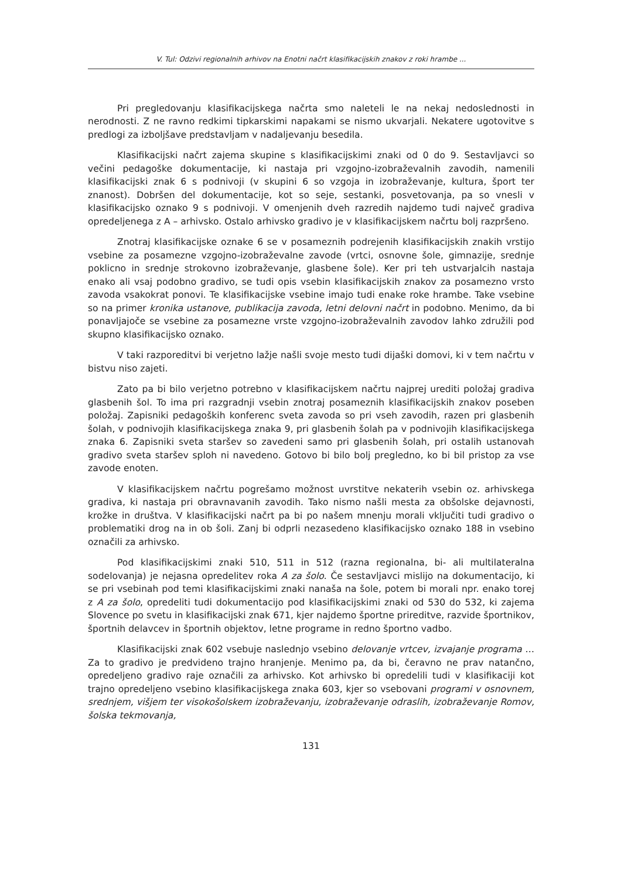V. Tul: Odzivi regionalnih arhivov na Enotni načrt klasifikacijskih znakov z roki hrambe ...
Pri pregledovanju klasifikacijskega načrta smo naleteli le na nekaj nedoslednosti in nerodnosti. Z ne ravno redkimi tipkarskimi napakami se nismo ukvarjali. Nekatere ugotovitve s predlogi za izboljšave predstavljam v nadaljevanju besedila.
Klasifikacijski načrt zajema skupine s klasifikacijskimi znaki od 0 do 9. Sestavljavci so večini pedagoške dokumentacije, ki nastaja pri vzgojno-izobraževalnih zavodih, namenili klasifikacijski znak 6 s podnivoji (v skupini 6 so vzgoja in izobraževanje, kultura, šport ter znanost). Dobršen del dokumentacije, kot so seje, sestanki, posvetovanja, pa so vnesli v klasifikacijsko oznako 9 s podnivoji. V omenjenih dveh razredih najdemo tudi največ gradiva opredeljenega z A – arhivsko. Ostalo arhivsko gradivo je v klasifikacijskem načrtu bolj razpršeno.
Znotraj klasifikacijske oznake 6 se v posameznih podrejenih klasifikacijskih znakih vrstijo vsebine za posamezne vzgojno-izobraževalne zavode (vrtci, osnovne šole, gimnazije, srednje poklicno in srednje strokovno izobraževanje, glasbene šole). Ker pri teh ustvarjalcih nastaja enako ali vsaj podobno gradivo, se tudi opis vsebin klasifikacijskih znakov za posamezno vrsto zavoda vsakokrat ponovi. Te klasifikacijske vsebine imajo tudi enake roke hrambe. Take vsebine so na primer kronika ustanove, publikacija zavoda, letni delovni načrt in podobno. Menimo, da bi ponavljajoče se vsebine za posamezne vrste vzgojno-izobraževalnih zavodov lahko združili pod skupno klasifikacijsko oznako.
V taki razporeditvi bi verjetno lažje našli svoje mesto tudi dijaški domovi, ki v tem načrtu v bistvu niso zajeti.
Zato pa bi bilo verjetno potrebno v klasifikacijskem načrtu najprej urediti položaj gradiva glasbenih šol. To ima pri razgradnji vsebin znotraj posameznih klasifikacijskih znakov poseben položaj. Zapisniki pedagoških konferenc sveta zavoda so pri vseh zavodih, razen pri glasbenih šolah, v podnivojih klasifikacijskega znaka 9, pri glasbenih šolah pa v podnivojih klasifikacijskega znaka 6. Zapisniki sveta staršev so zavedeni samo pri glasbenih šolah, pri ostalih ustanovah gradivo sveta staršev sploh ni navedeno. Gotovo bi bilo bolj pregledno, ko bi bil pristop za vse zavode enoten.
V klasifikacijskem načrtu pogrešamo možnost uvrstitve nekaterih vsebin oz. arhivskega gradiva, ki nastaja pri obravnavanih zavodih. Tako nismo našli mesta za obšolske dejavnosti, krožke in društva. V klasifikacijski načrt pa bi po našem mnenju morali vključiti tudi gradivo o problematiki drog na in ob šoli. Zanj bi odprli nezasedeno klasifikacijsko oznako 188 in vsebino označili za arhivsko.
Pod klasifikacijskimi znaki 510, 511 in 512 (razna regionalna, bi- ali multilateralna sodelovanja) je nejasna opredelitev roka A za šolo. Če sestavljavci mislijo na dokumentacijo, ki se pri vsebinah pod temi klasifikacijskimi znaki nanaša na šole, potem bi morali npr. enako torej z A za šolo, opredeliti tudi dokumentacijo pod klasifikacijskimi znaki od 530 do 532, ki zajema Slovence po svetu in klasifikacijski znak 671, kjer najdemo športne prireditve, razvide športnikov, športnih delavcev in športnih objektov, letne programe in redno športno vadbo.
Klasifikacijski znak 602 vsebuje naslednjo vsebino delovanje vrtcev, izvajanje programa … Za to gradivo je predvideno trajno hranjenje. Menimo pa, da bi, čeravno ne prav natančno, opredeljeno gradivo raje označili za arhivsko. Kot arhivsko bi opredelili tudi v klasifikaciji kot trajno opredeljeno vsebino klasifikacijskega znaka 603, kjer so vsebovani programi v osnovnem, srednjem, višjem ter visokošolskem izobraževanju, izobraževanje odraslih, izobraževanje Romov, šolska tekmovanja,
131